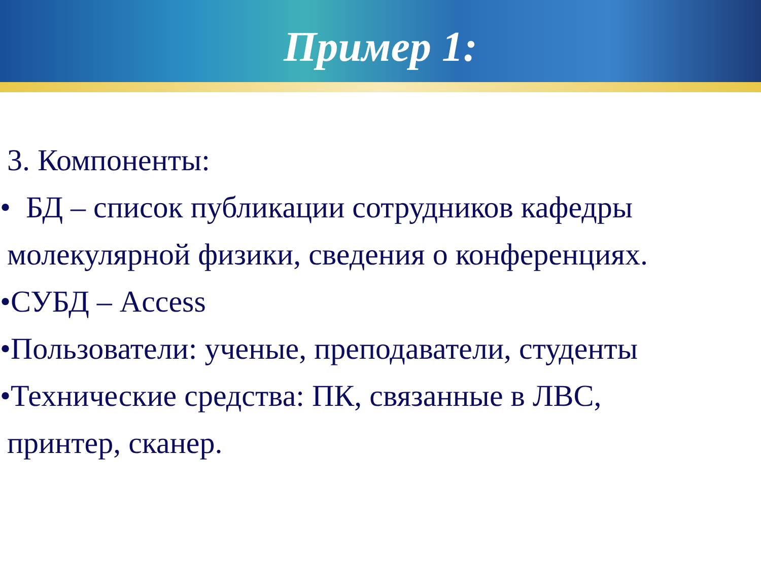Пример 1:
3. Компоненты:
• БД – список публикации сотрудников кафедры
молекулярной физики, сведения о конференциях.
•СУБД – Access
•Пользователи: ученые, преподаватели, студенты
•Технические средства: ПК, связанные в ЛВС,
принтер, сканер.